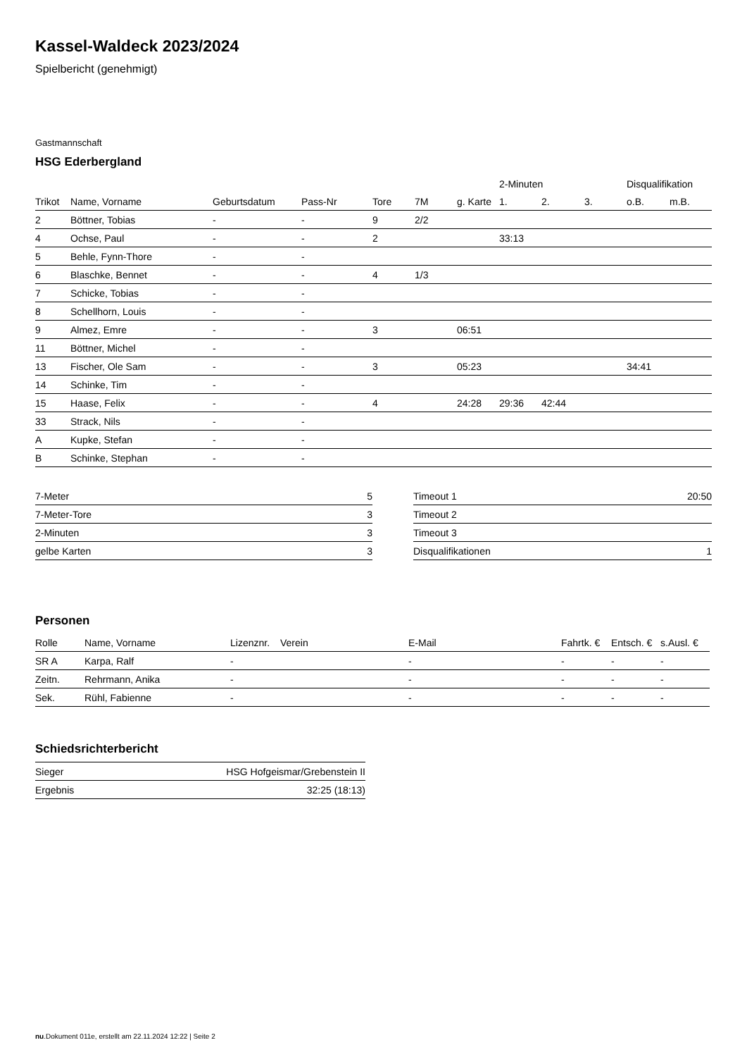Kassel-Waldeck 2023/2024
Spielbericht (genehmigt)
Gastmannschaft
HSG Ederbergland
| | | | | | | | 2-Minuten | | | Disqualifikation | |
| --- | --- | --- | --- | --- | --- | --- | --- | --- | --- | --- | --- |
| Trikot | Name, Vorname | Geburtsdatum | Pass-Nr | Tore | 7M | g. Karte | 1. | 2. | 3. | o.B. | m.B. |
| 2 | Böttner, Tobias | - | - | 9 | 2/2 | | | | | | |
| 4 | Ochse, Paul | - | - | 2 | | | 33:13 | | | | |
| 5 | Behle, Fynn-Thore | - | - | | | | | | | | |
| 6 | Blaschke, Bennet | - | - | 4 | 1/3 | | | | | | |
| 7 | Schicke, Tobias | - | - | | | | | | | | |
| 8 | Schellhorn, Louis | - | - | | | | | | | | |
| 9 | Almez, Emre | - | - | 3 | | 06:51 | | | | | |
| 11 | Böttner, Michel | - | - | | | | | | | | |
| 13 | Fischer, Ole Sam | - | - | 3 | | 05:23 | | | | 34:41 | |
| 14 | Schinke, Tim | - | - | | | | | | | | |
| 15 | Haase, Felix | - | - | 4 | | 24:28 | 29:36 | 42:44 | | | |
| 33 | Strack, Nils | - | - | | | | | | | | |
| A | Kupke, Stefan | - | - | | | | | | | | |
| B | Schinke, Stephan | - | - | | | | | | | | |
| 7-Meter | 5 |
| 7-Meter-Tore | 3 |
| 2-Minuten | 3 |
| gelbe Karten | 3 |
| Timeout 1 | 20:50 |
| Timeout 2 | |
| Timeout 3 | |
| Disqualifikationen | 1 |
Personen
| Rolle | Name, Vorname | Lizenznr. | Verein | E-Mail | Fahrtk. € | Entsch. € | s.Ausl. € |
| --- | --- | --- | --- | --- | --- | --- | --- |
| SR A | Karpa, Ralf | - | | - | - | - | - |
| Zeitn. | Rehrmann, Anika | - | | - | - | - | - |
| Sek. | Rühl, Fabienne | - | | - | - | - | - |
Schiedsrichterbericht
| Sieger | HSG Hofgeismar/Grebenstein II |
| Ergebnis | 32:25 (18:13) |
nu.Dokument 011e, erstellt am 22.11.2024 12:22 | Seite 2